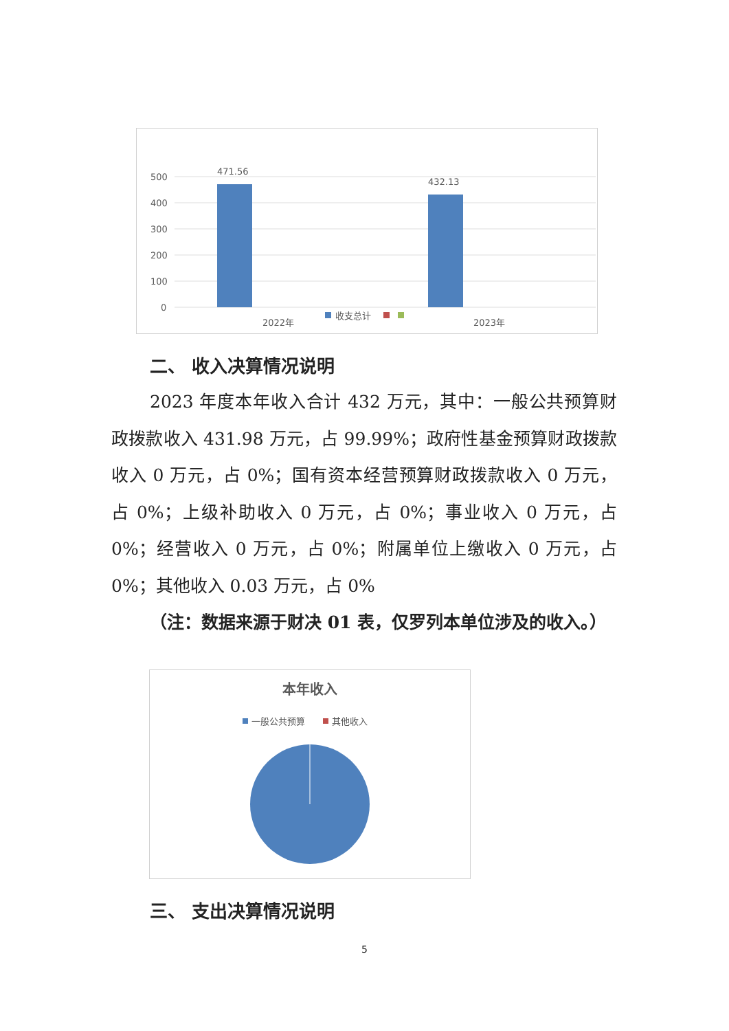500
400
300
200
100
0
471.56
432.13
2022年
2023年
收支总计
二、 收入决算情况说明
2023 年度本年收入合计 432 万元，其中：一般公共预算财政拨款收入 431.98 万元，占 99.99%；政府性基金预算财政拨款收入 0 万元，占 0%；国有资本经营预算财政拨款收入 0 万元，占 0%；上级补助收入 0 万元，占 0%；事业收入 0 万元，占 0%；经营收入 0 万元，占 0%；附属单位上缴收入 0 万元，占 0%；其他收入 0.03 万元，占 0%
（注：数据来源于财决 01 表，仅罗列本单位涉及的收入。）
本年收入
一般公共预算
其他收入
三、 支出决算情况说明
5